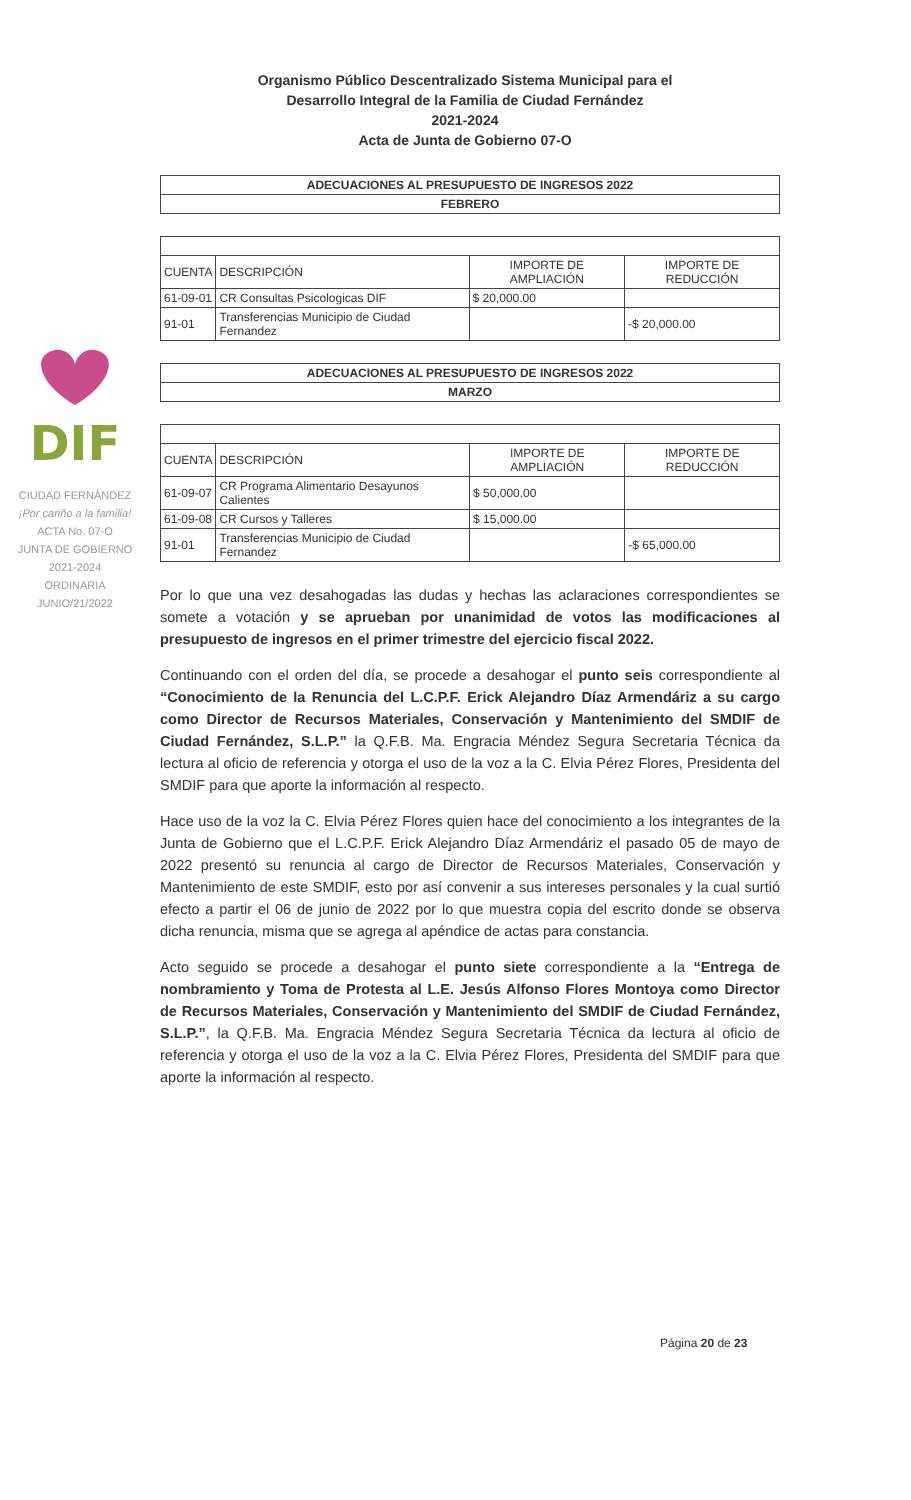Organismo Público Descentralizado Sistema Municipal para el Desarrollo Integral de la Familia de Ciudad Fernández
2021-2024
Acta de Junta de Gobierno 07-O
DIF
CIUDAD FERNÁNDEZ
¡Por cariño a la familia!
ACTA No. 07-O
JUNTA DE GOBIERNO
2021-2024
ORDINARIA
JUNIO/21/2022
| ADECUACIONES AL PRESUPUESTO DE INGRESOS 2022 |
| --- |
| FEBRERO |
| CUENTA | DESCRIPCIÓN | IMPORTE DE AMPLIACIÓN | IMPORTE DE REDUCCIÓN |
| --- | --- | --- | --- |
| 61-09-01 | CR Consultas Psicologicas DIF | $ 20,000.00 | |
| 91-01 | Transferencias Municipio de Ciudad Fernandez | | -$ 20,000.00 |
| ADECUACIONES AL PRESUPUESTO DE INGRESOS 2022 |
| --- |
| MARZO |
| CUENTA | DESCRIPCIÓN | IMPORTE DE AMPLIACIÓN | IMPORTE DE REDUCCIÓN |
| --- | --- | --- | --- |
| 61-09-07 | CR Programa Alimentario Desayunos Calientes | $ 50,000.00 | |
| 61-09-08 | CR Cursos y Talleres | $ 15,000.00 | |
| 91-01 | Transferencias Municipio de Ciudad Fernandez | | -$ 65,000.00 |
Por lo que una vez desahogadas las dudas y hechas las aclaraciones correspondientes se somete a votación y se aprueban por unanimidad de votos las modificaciones al presupuesto de ingresos en el primer trimestre del ejercicio fiscal 2022.
Continuando con el orden del día, se procede a desahogar el punto seis correspondiente al “Conocimiento de la Renuncia del L.C.P.F. Erick Alejandro Díaz Armendáriz a su cargo como Director de Recursos Materiales, Conservación y Mantenimiento del SMDIF de Ciudad Fernández, S.L.P.” la Q.F.B. Ma. Engracia Méndez Segura Secretaria Técnica da lectura al oficio de referencia y otorga el uso de la voz a la C. Elvia Pérez Flores, Presidenta del SMDIF para que aporte la información al respecto.
Hace uso de la voz la C. Elvia Pérez Flores quien hace del conocimiento a los integrantes de la Junta de Gobierno que el L.C.P.F. Erick Alejandro Díaz Armendáriz el pasado 05 de mayo de 2022 presentó su renuncia al cargo de Director de Recursos Materiales, Conservación y Mantenimiento de este SMDIF, esto por así convenir a sus intereses personales y la cual surtió efecto a partir el 06 de junio de 2022 por lo que muestra copia del escrito donde se observa dicha renuncia, misma que se agrega al apéndice de actas para constancia.
Acto seguido se procede a desahogar el punto siete correspondiente a la “Entrega de nombramiento y Toma de Protesta al L.E. Jesús Alfonso Flores Montoya como Director de Recursos Materiales, Conservación y Mantenimiento del SMDIF de Ciudad Fernández, S.L.P.”, la Q.F.B. Ma. Engracia Méndez Segura Secretaria Técnica da lectura al oficio de referencia y otorga el uso de la voz a la C. Elvia Pérez Flores, Presidenta del SMDIF para que aporte la información al respecto.
Página 20 de 23